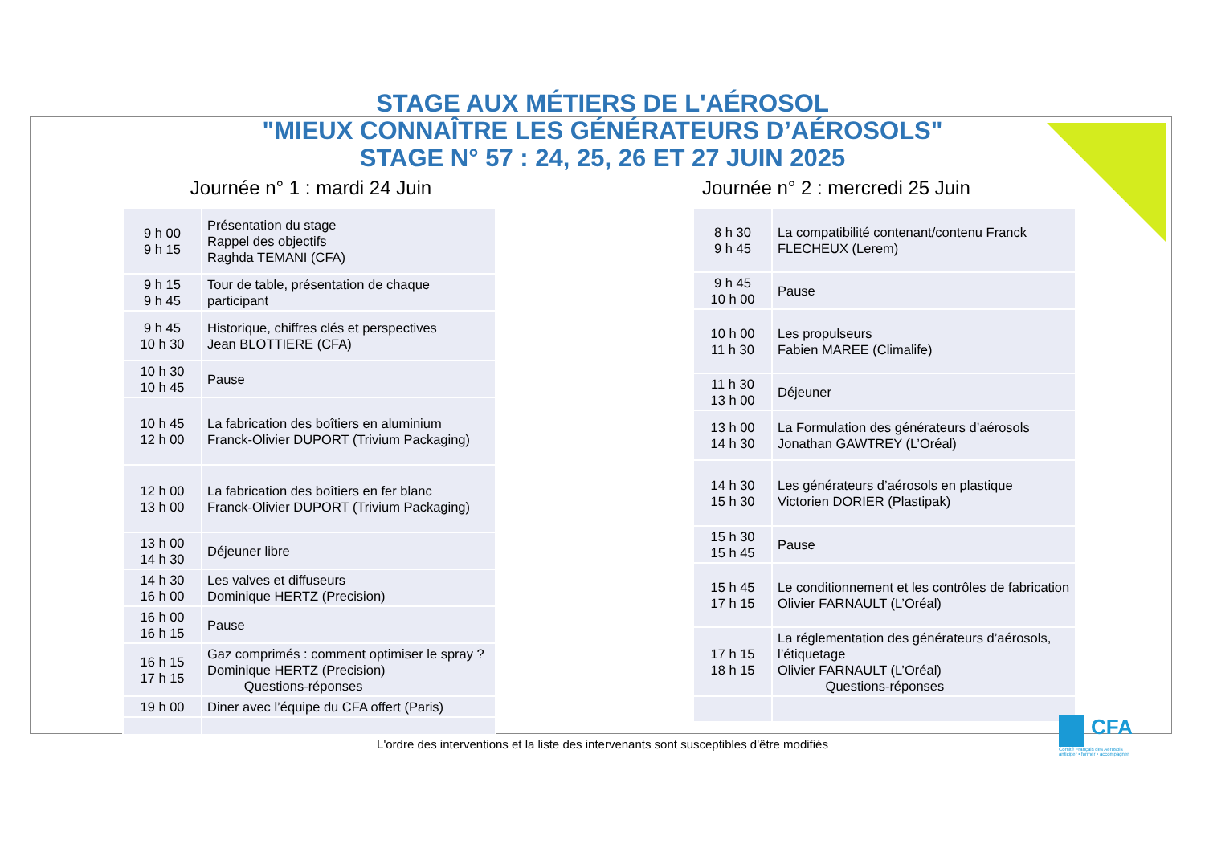STAGE AUX MÉTIERS DE L'AÉROSOL
"MIEUX CONNAÎTRE LES GÉNÉRATEURS D’AÉROSOLS"
STAGE N° 57 : 24, 25, 26 ET 27 JUIN 2025
Journée n° 1 : mardi 24 Juin
| 9 h 00 9 h 15 | Présentation du stage Rappel des objectifs Raghda TEMANI (CFA) |
| 9 h 15 9 h 45 | Tour de table, présentation de chaque participant |
| 9 h 45 10 h 30 | Historique, chiffres clés et perspectives Jean BLOTTIERE (CFA) |
| 10 h 30 10 h 45 | Pause |
| 10 h 45 12 h 00 | La fabrication des boîtiers en aluminium Franck-Olivier DUPORT (Trivium Packaging) |
| 12 h 00 13 h 00 | La fabrication des boîtiers en fer blanc Franck-Olivier DUPORT (Trivium Packaging) |
| 13 h 00 14 h 30 | Déjeuner libre |
| 14 h 30 16 h 00 | Les valves et diffuseurs Dominique HERTZ (Precision) |
| 16 h 00 16 h 15 | Pause |
| 16 h 15 17 h 15 | Gaz comprimés : comment optimiser le spray ? Dominique HERTZ (Precision) Questions-réponses |
| 19 h 00 | Diner avec l’équipe du CFA offert (Paris) |
Journée n° 2 : mercredi 25 Juin
| 8 h 30 9 h 45 | La compatibilité contenant/contenu Franck FLECHEUX (Lerem) |
| 9 h 45 10 h 00 | Pause |
| 10 h 00 11 h 30 | Les propulseurs Fabien MAREE (Climalife) |
| 11 h 30 13 h 00 | Déjeuner |
| 13 h 00 14 h 30 | La Formulation des générateurs d’aérosols Jonathan GAWTREY (L’Oréal) |
| 14 h 30 15 h 30 | Les générateurs d’aérosols en plastique Victorien DORIER (Plastipak) |
| 15 h 30 15 h 45 | Pause |
| 15 h 45 17 h 15 | Le conditionnement et les contrôles de fabrication Olivier FARNAULT (L’Oréal) |
| 17 h 15 18 h 15 | La réglementation des générateurs d’aérosols, l’étiquetage Olivier FARNAULT (L’Oréal) Questions-réponses |
L'ordre des interventions et la liste des intervenants sont susceptibles d'être modifiés
CFA
Comité Français des Aérosols
anticiper • former • accompagner